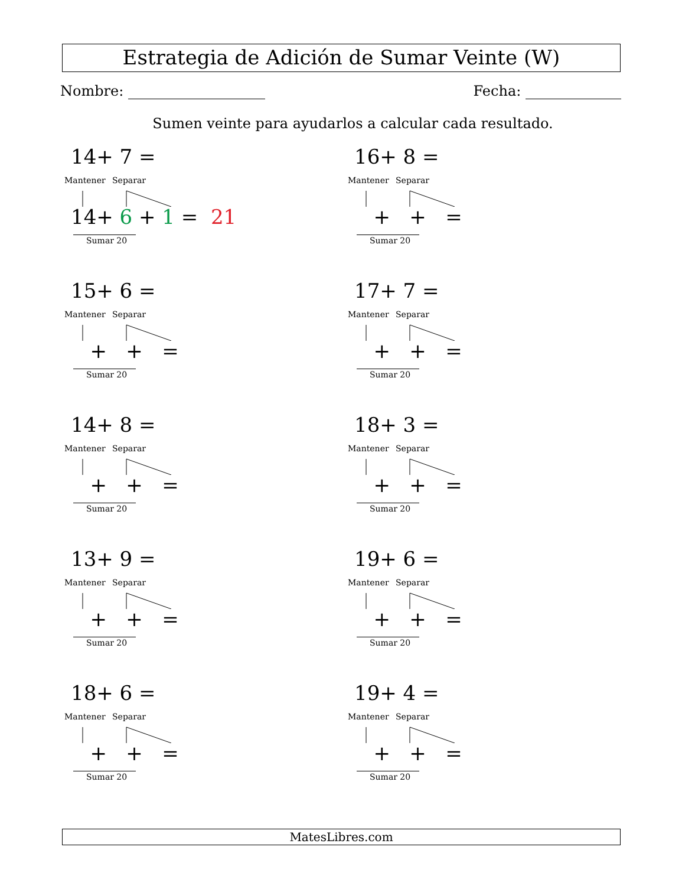Estrategia de Adición de Sumar Veinte (W)
Nombre: Fecha:
Sumen veinte para ayudarlos a calcular cada resultado.
14+ 7 =
Mantener Separar
14+ 6 + 1 = 21
Sumar 20
16+ 8 =
Mantener Separar
+ + =
Sumar 20
15+ 6 =
Mantener Separar
+ + =
Sumar 20
17+ 7 =
Mantener Separar
+ + =
Sumar 20
14+ 8 =
Mantener Separar
+ + =
Sumar 20
18+ 3 =
Mantener Separar
+ + =
Sumar 20
13+ 9 =
Mantener Separar
+ + =
Sumar 20
19+ 6 =
Mantener Separar
+ + =
Sumar 20
18+ 6 =
Mantener Separar
+ + =
Sumar 20
19+ 4 =
Mantener Separar
+ + =
Sumar 20
MatesLibres.com